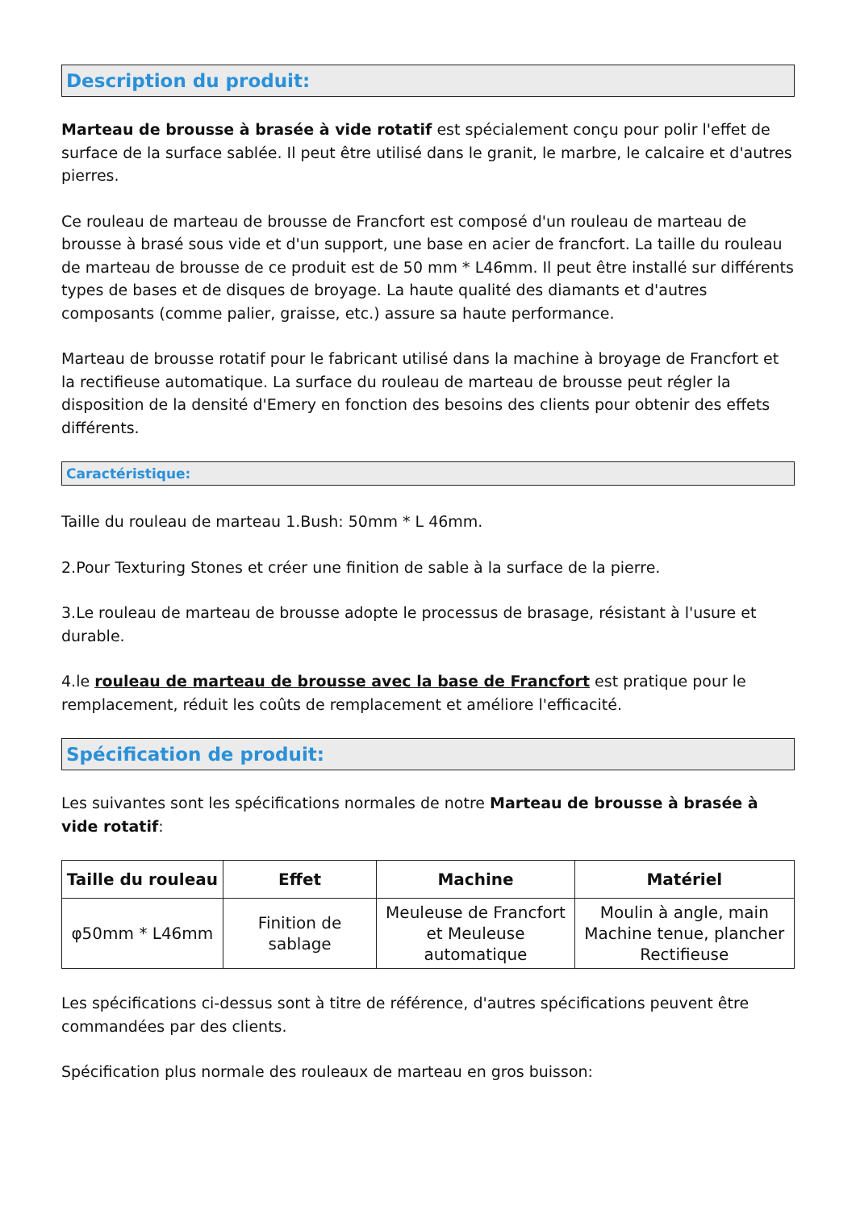Description du produit:
Marteau de brousse à brasée à vide rotatif est spécialement conçu pour polir l'effet de surface de la surface sablée. Il peut être utilisé dans le granit, le marbre, le calcaire et d'autres pierres.
Ce rouleau de marteau de brousse de Francfort est composé d'un rouleau de marteau de brousse à brasé sous vide et d'un support, une base en acier de francfort. La taille du rouleau de marteau de brousse de ce produit est de 50 mm * L46mm. Il peut être installé sur différents types de bases et de disques de broyage. La haute qualité des diamants et d'autres composants (comme palier, graisse, etc.) assure sa haute performance.
Marteau de brousse rotatif pour le fabricant utilisé dans la machine à broyage de Francfort et la rectifieuse automatique. La surface du rouleau de marteau de brousse peut régler la disposition de la densité d'Emery en fonction des besoins des clients pour obtenir des effets différents.
Caractéristique:
Taille du rouleau de marteau 1.Bush: 50mm * L 46mm.
2.Pour Texturing Stones et créer une finition de sable à la surface de la pierre.
3.Le rouleau de marteau de brousse adopte le processus de brasage, résistant à l'usure et durable.
4.le rouleau de marteau de brousse avec la base de Francfort est pratique pour le remplacement, réduit les coûts de remplacement et améliore l'efficacité.
Spécification de produit:
Les suivantes sont les spécifications normales de notre Marteau de brousse à brasée à vide rotatif:
| Taille du rouleau | Effet | Machine | Matériel |
| --- | --- | --- | --- |
| φ50mm * L46mm | Finition de sablage | Meuleuse de Francfort et Meuleuse automatique | Moulin à angle, main Machine tenue, plancher Rectifieuse |
Les spécifications ci-dessus sont à titre de référence, d'autres spécifications peuvent être commandées par des clients.
Spécification plus normale des rouleaux de marteau en gros buisson: